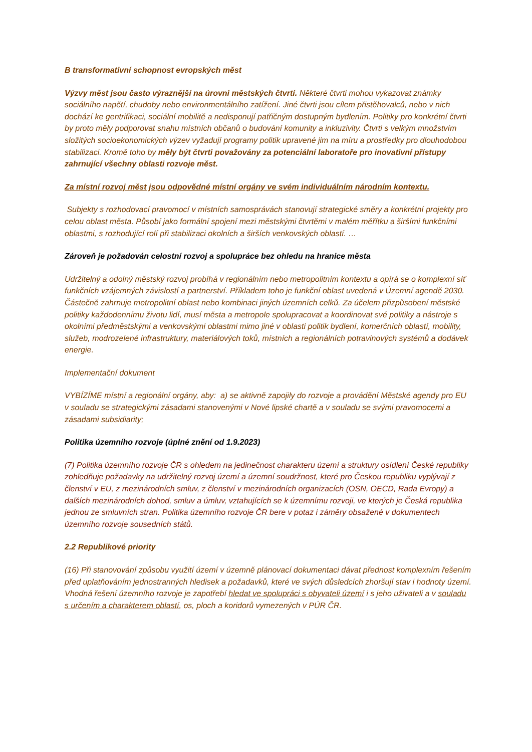B transformativní schopnost evropských měst
Výzvy měst jsou často výraznější na úrovni městských čtvrtí. Některé čtvrti mohou vykazovat známky sociálního napětí, chudoby nebo environmentálního zatížení. Jiné čtvrti jsou cílem přistěhovalců, nebo v nich dochází ke gentrifikaci, sociální mobilitě a nedisponují patřičným dostupným bydlením. Politiky pro konkrétní čtvrti by proto měly podporovat snahu místních občanů o budování komunity a inkluzivity. Čtvrti s velkým množstvím složitých socioekonomických výzev vyžadují programy politik upravené jim na míru a prostředky pro dlouhodobou stabilizaci. Kromě toho by měly být čtvrti považovány za potenciální laboratoře pro inovativní přístupy zahrnující všechny oblasti rozvoje měst.
Za místní rozvoj měst jsou odpovědné místní orgány ve svém individuálním národním kontextu.
Subjekty s rozhodovací pravomocí v místních samosprávách stanovují strategické směry a konkrétní projekty pro celou oblast města. Působí jako formální spojení mezi městskými čtvrtěmi v malém měřítku a širšími funkčními oblastmi, s rozhodující rolí při stabilizaci okolních a širších venkovských oblastí. …
Zároveň je požadován celostní rozvoj a spolupráce bez ohledu na hranice města
Udržitelný a odolný městský rozvoj probíhá v regionálním nebo metropolitním kontextu a opírá se o komplexní síť funkčních vzájemných závislostí a partnerství. Příkladem toho je funkční oblast uvedená v Územní agendě 2030. Částečně zahrnuje metropolitní oblast nebo kombinaci jiných územních celků. Za účelem přizpůsobení městské politiky každodennímu životu lidí, musí města a metropole spolupracovat a koordinovat své politiky a nástroje s okolními předměstskými a venkovskými oblastmi mimo jiné v oblasti politik bydlení, komerčních oblastí, mobility, služeb, modrozelené infrastruktury, materiálových toků, místních a regionálních potravinových systémů a dodávek energie.
Implementační dokument
VYBÍZÍME místní a regionální orgány, aby: a) se aktivně zapojily do rozvoje a provádění Městské agendy pro EU v souladu se strategickými zásadami stanovenými v Nové lipské chartě a v souladu se svými pravomocemi a zásadami subsidiarity;
Politika územního rozvoje (úplné znění od 1.9.2023)
(7) Politika územního rozvoje ČR s ohledem na jedinečnost charakteru území a struktury osídlení České republiky zohledňuje požadavky na udržitelný rozvoj území a územní soudržnost, které pro Českou republiku vyplývají z členství v EU, z mezinárodních smluv, z členství v mezinárodních organizacích (OSN, OECD, Rada Evropy) a dalších mezinárodních dohod, smluv a úmluv, vztahujících se k územnímu rozvoji, ve kterých je Česká republika jednou ze smluvních stran. Politika územního rozvoje ČR bere v potaz i záměry obsažené v dokumentech územního rozvoje sousedních států.
2.2 Republikové priority
(16) Při stanovování způsobu využití území v územně plánovací dokumentaci dávat přednost komplexním řešením před uplatňováním jednostranných hledisek a požadavků, které ve svých důsledcích zhoršují stav i hodnoty území. Vhodná řešení územního rozvoje je zapotřebí hledat ve spolupráci s obyvateli území i s jeho uživateli a v souladu s určením a charakterem oblastí, os, ploch a koridorů vymezených v PÚR ČR.